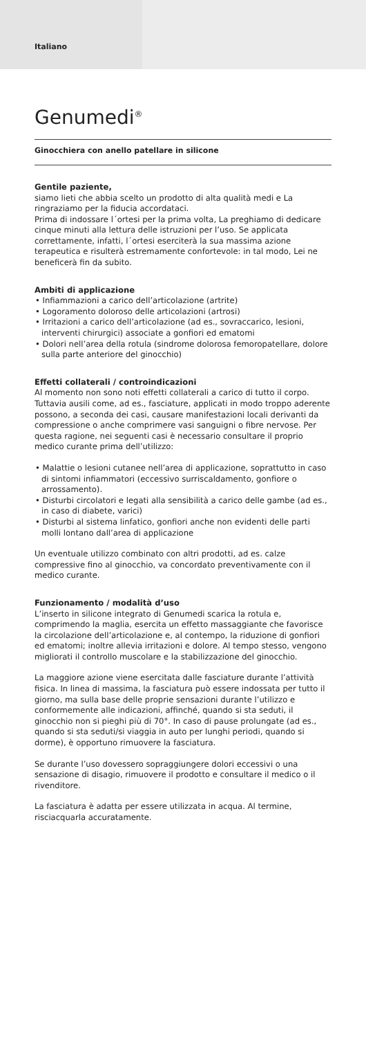Italiano
Genumedi<sup>®</sup>
Ginocchiera con anello patellare in silicone
Gentile paziente,
siamo lieti che abbia scelto un prodotto di alta qualità medi e La ringraziamo per la fiducia accordataci.
Prima di indossare l´ortesi per la prima volta, La preghiamo di dedicare cinque minuti alla lettura delle istruzioni per l’uso. Se applicata correttamente, infatti, l´ortesi eserciterà la sua massima azione terapeutica e risulterà estremamente confortevole: in tal modo, Lei ne beneficerà fin da subito.
Ambiti di applicazione
• Infiammazioni a carico dell’articolazione (artrite)
• Logoramento doloroso delle articolazioni (artrosi)
• Irritazioni a carico dell’articolazione (ad es., sovraccarico, lesioni, interventi chirurgici) associate a gonfiori ed ematomi
• Dolori nell’area della rotula (sindrome dolorosa femoropatellare, dolore sulla parte anteriore del ginocchio)
Effetti collaterali / controindicazioni
Al momento non sono noti effetti collaterali a carico di tutto il corpo. Tuttavia ausili come, ad es., fasciature, applicati in modo troppo aderente possono, a seconda dei casi, causare manifestazioni locali derivanti da compressione o anche comprimere vasi sanguigni o fibre nervose. Per questa ragione, nei seguenti casi è necessario consultare il proprio medico curante prima dell’utilizzo:
• Malattie o lesioni cutanee nell’area di applicazione, soprattutto in caso di sintomi infiammatori (eccessivo surriscaldamento, gonfiore o arrossamento).
• Disturbi circolatori e legati alla sensibilità a carico delle gambe (ad es., in caso di diabete, varici)
• Disturbi al sistema linfatico, gonfiori anche non evidenti delle parti molli lontano dall’area di applicazione
Un eventuale utilizzo combinato con altri prodotti, ad es. calze compressive fino al ginocchio, va concordato preventivamente con il medico curante.
Funzionamento / modalità d’uso
L’inserto in silicone integrato di Genumedi scarica la rotula e, comprimendo la maglia, esercita un effetto massaggiante che favorisce la circolazione dell’articolazione e, al contempo, la riduzione di gonfiori ed ematomi; inoltre allevia irritazioni e dolore. Al tempo stesso, vengono migliorati il controllo muscolare e la stabilizzazione del ginocchio.
La maggiore azione viene esercitata dalle fasciature durante l’attività fisica. In linea di massima, la fasciatura può essere indossata per tutto il giorno, ma sulla base delle proprie sensazioni durante l’utilizzo e conformemente alle indicazioni, affinché, quando si sta seduti, il ginocchio non si pieghi più di 70°. In caso di pause prolungate (ad es., quando si sta seduti/si viaggia in auto per lunghi periodi, quando si dorme), è opportuno rimuovere la fasciatura.
Se durante l’uso dovessero sopraggiungere dolori eccessivi o una sensazione di disagio, rimuovere il prodotto e consultare il medico o il rivenditore.
La fasciatura è adatta per essere utilizzata in acqua. Al termine, risciacquarla accuratamente.